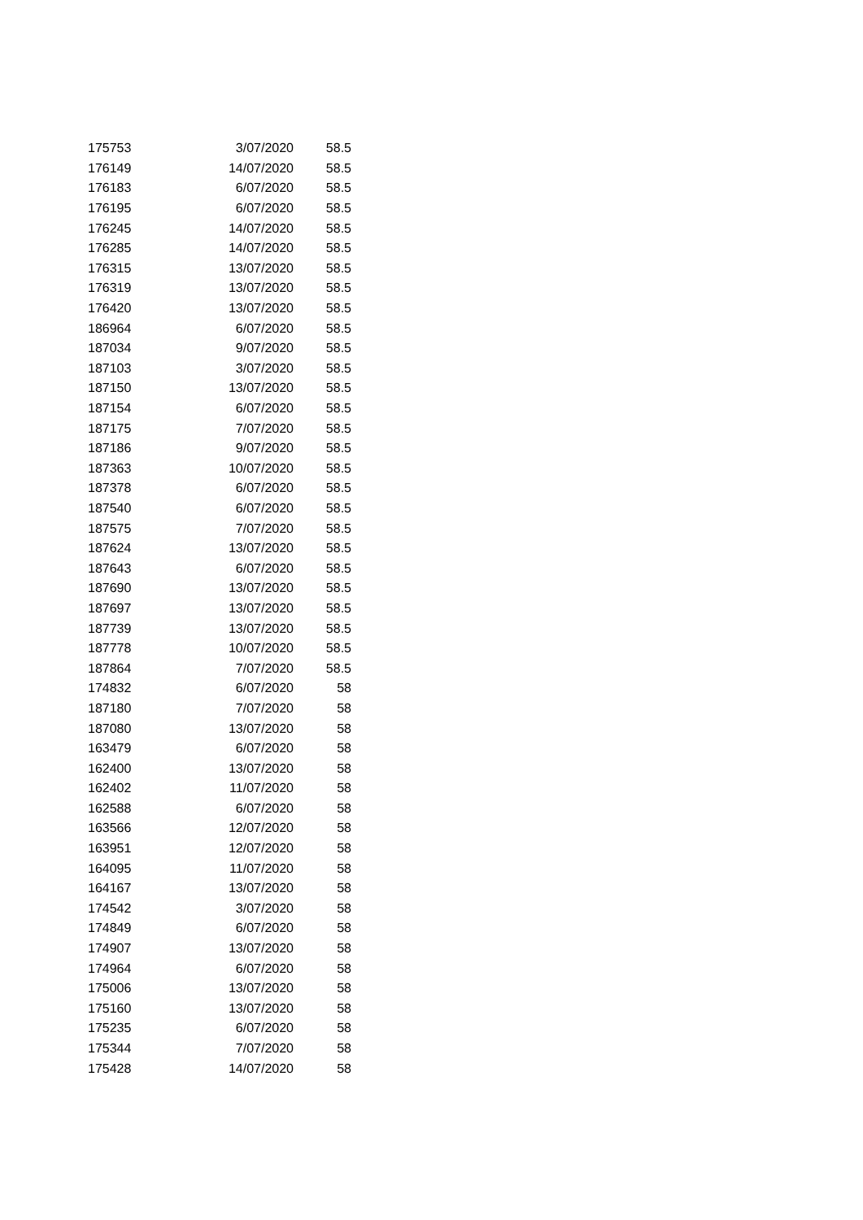| 175753 | 3/07/2020 | 58.5 |
| 176149 | 14/07/2020 | 58.5 |
| 176183 | 6/07/2020 | 58.5 |
| 176195 | 6/07/2020 | 58.5 |
| 176245 | 14/07/2020 | 58.5 |
| 176285 | 14/07/2020 | 58.5 |
| 176315 | 13/07/2020 | 58.5 |
| 176319 | 13/07/2020 | 58.5 |
| 176420 | 13/07/2020 | 58.5 |
| 186964 | 6/07/2020 | 58.5 |
| 187034 | 9/07/2020 | 58.5 |
| 187103 | 3/07/2020 | 58.5 |
| 187150 | 13/07/2020 | 58.5 |
| 187154 | 6/07/2020 | 58.5 |
| 187175 | 7/07/2020 | 58.5 |
| 187186 | 9/07/2020 | 58.5 |
| 187363 | 10/07/2020 | 58.5 |
| 187378 | 6/07/2020 | 58.5 |
| 187540 | 6/07/2020 | 58.5 |
| 187575 | 7/07/2020 | 58.5 |
| 187624 | 13/07/2020 | 58.5 |
| 187643 | 6/07/2020 | 58.5 |
| 187690 | 13/07/2020 | 58.5 |
| 187697 | 13/07/2020 | 58.5 |
| 187739 | 13/07/2020 | 58.5 |
| 187778 | 10/07/2020 | 58.5 |
| 187864 | 7/07/2020 | 58.5 |
| 174832 | 6/07/2020 | 58 |
| 187180 | 7/07/2020 | 58 |
| 187080 | 13/07/2020 | 58 |
| 163479 | 6/07/2020 | 58 |
| 162400 | 13/07/2020 | 58 |
| 162402 | 11/07/2020 | 58 |
| 162588 | 6/07/2020 | 58 |
| 163566 | 12/07/2020 | 58 |
| 163951 | 12/07/2020 | 58 |
| 164095 | 11/07/2020 | 58 |
| 164167 | 13/07/2020 | 58 |
| 174542 | 3/07/2020 | 58 |
| 174849 | 6/07/2020 | 58 |
| 174907 | 13/07/2020 | 58 |
| 174964 | 6/07/2020 | 58 |
| 175006 | 13/07/2020 | 58 |
| 175160 | 13/07/2020 | 58 |
| 175235 | 6/07/2020 | 58 |
| 175344 | 7/07/2020 | 58 |
| 175428 | 14/07/2020 | 58 |